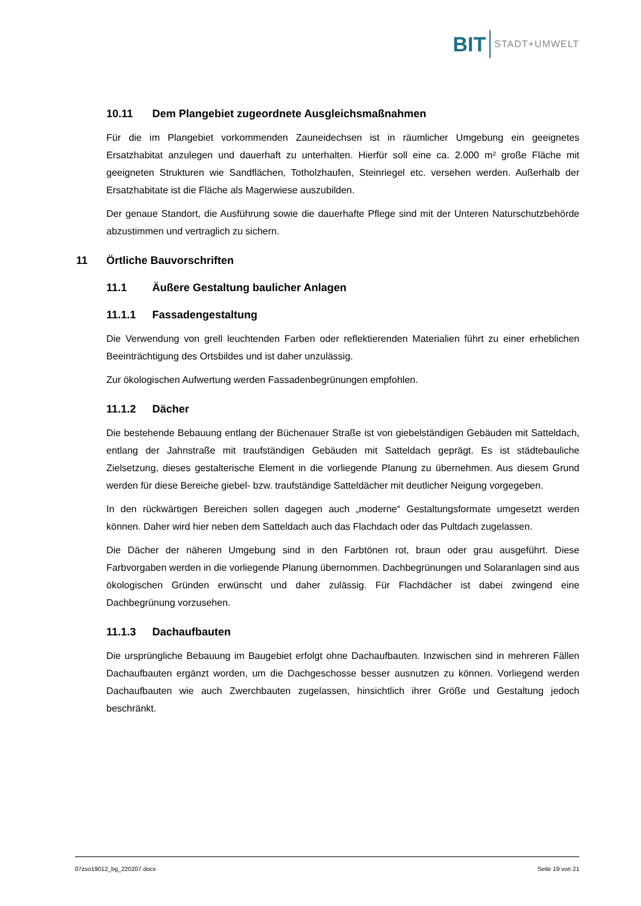BIT STADT+UMWELT
10.11 Dem Plangebiet zugeordnete Ausgleichsmaßnahmen
Für die im Plangebiet vorkommenden Zauneidechsen ist in räumlicher Umgebung ein geeignetes Ersatzhabitat anzulegen und dauerhaft zu unterhalten. Hierfür soll eine ca. 2.000 m² große Fläche mit geeigneten Strukturen wie Sandflächen, Totholzhaufen, Steinriegel etc. versehen werden. Außerhalb der Ersatzhabitate ist die Fläche als Magerwiese auszubilden.
Der genaue Standort, die Ausführung sowie die dauerhafte Pflege sind mit der Unteren Naturschutzbehörde abzustimmen und vertraglich zu sichern.
11 Örtliche Bauvorschriften
11.1 Äußere Gestaltung baulicher Anlagen
11.1.1 Fassadengestaltung
Die Verwendung von grell leuchtenden Farben oder reflektierenden Materialien führt zu einer erheblichen Beeinträchtigung des Ortsbildes und ist daher unzulässig.
Zur ökologischen Aufwertung werden Fassadenbegrünungen empfohlen.
11.1.2 Dächer
Die bestehende Bebauung entlang der Büchenauer Straße ist von giebelständigen Gebäuden mit Satteldach, entlang der Jahnstraße mit traufständigen Gebäuden mit Satteldach geprägt. Es ist städtebauliche Zielsetzung, dieses gestalterische Element in die vorliegende Planung zu übernehmen. Aus diesem Grund werden für diese Bereiche giebel- bzw. traufständige Satteldächer mit deutlicher Neigung vorgegeben.
In den rückwärtigen Bereichen sollen dagegen auch „moderne“ Gestaltungsformate umgesetzt werden können. Daher wird hier neben dem Satteldach auch das Flachdach oder das Pultdach zugelassen.
Die Dächer der näheren Umgebung sind in den Farbtönen rot, braun oder grau ausgeführt. Diese Farbvorgaben werden in die vorliegende Planung übernommen. Dachbegrünungen und Solaranlagen sind aus ökologischen Gründen erwünscht und daher zulässig. Für Flachdächer ist dabei zwingend eine Dachbegrünung vorzusehen.
11.1.3 Dachaufbauten
Die ursprüngliche Bebauung im Baugebiet erfolgt ohne Dachaufbauten. Inzwischen sind in mehreren Fällen Dachaufbauten ergänzt worden, um die Dachgeschosse besser ausnutzen zu können. Vorliegend werden Dachaufbauten wie auch Zwerchbauten zugelassen, hinsichtlich ihrer Größe und Gestaltung jedoch beschränkt.
07zso19012_bg_220207.docx Seite 19 von 21